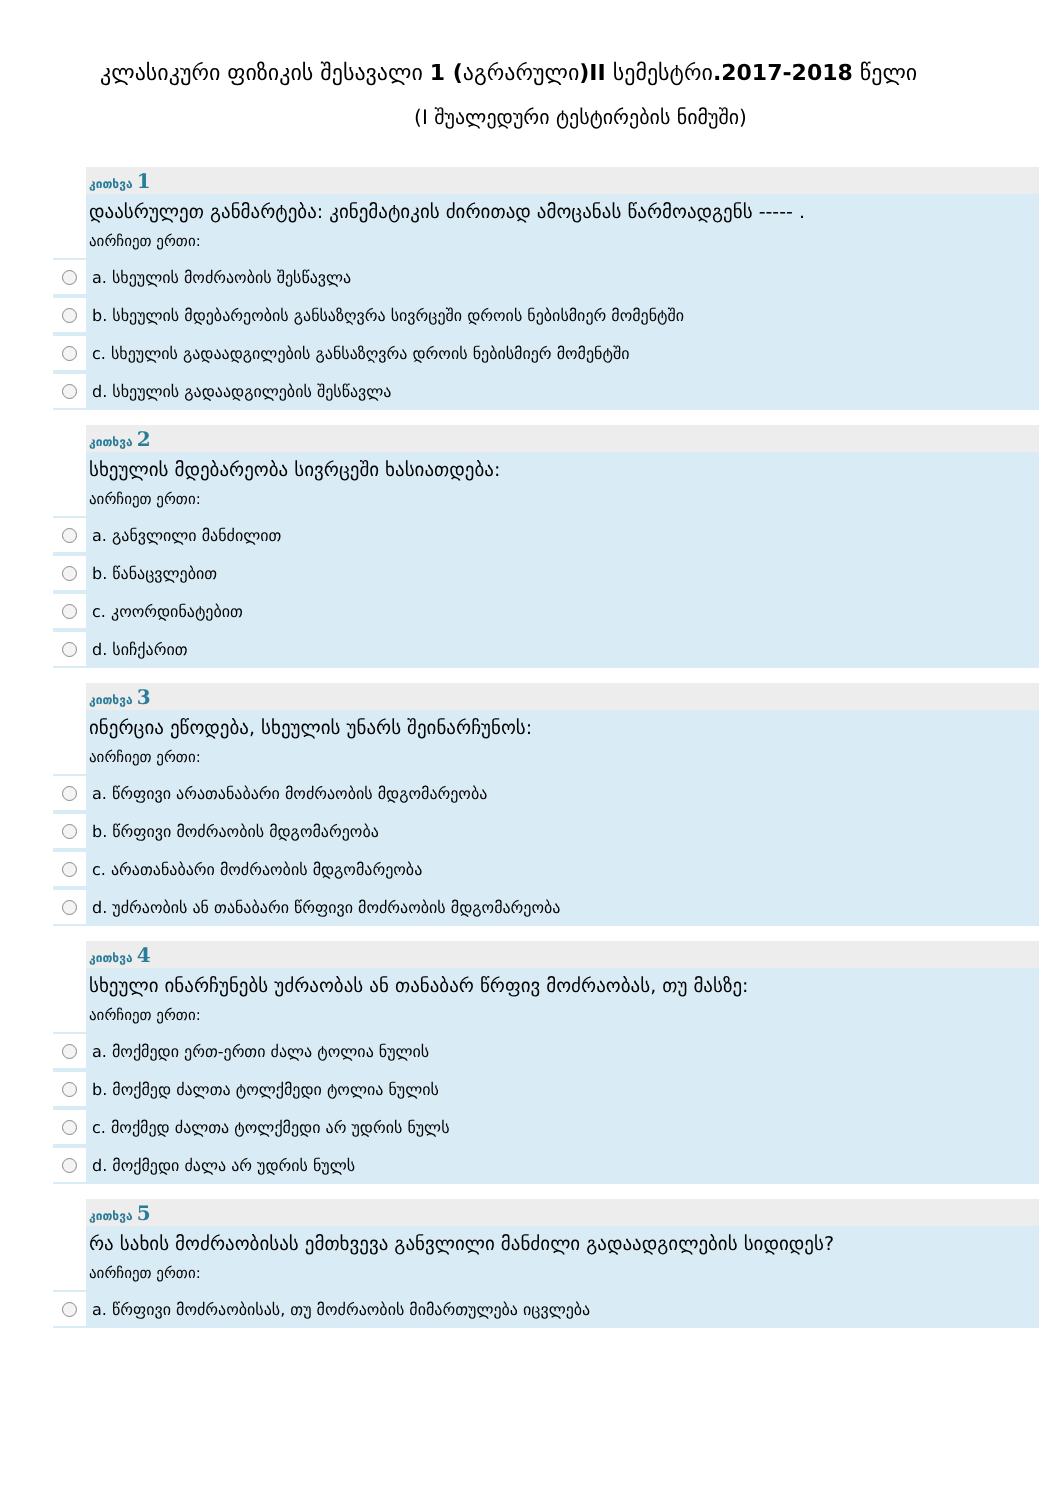კლასიკური ფიზიკის შესავალი 1 (აგრარული)II სემესტრი.2017-2018 წელი
(I შუალედური ტესტირების ნიმუში)
კითხვა 1
დაასრულეთ განმარტება: კინემატიკის ძირითად ამოცანას წარმოადგენს ----- .
აირჩიეთ ერთი:
a. სხეულის მოძრაობის შესწავლა
b. სხეულის მდებარეობის განსაზღვრა სივრცეში დროის ნებისმიერ მომენტში
c. სხეულის გადაადგილების განსაზღვრა დროის ნებისმიერ მომენტში
d. სხეულის გადაადგილების შესწავლა
კითხვა 2
სხეულის მდებარეობა სივრცეში ხასიათდება:
აირჩიეთ ერთი:
a. განვლილი მანძილით
b. წანაცვლებით
c. კოორდინატებით
d. სიჩქარით
კითხვა 3
ინერცია ეწოდება, სხეულის უნარს შეინარჩუნოს:
აირჩიეთ ერთი:
a. წრფივი არათანაბარი მოძრაობის მდგომარეობა
b. წრფივი მოძრაობის მდგომარეობა
c. არათანაბარი მოძრაობის მდგომარეობა
d. უძრაობის ან თანაბარი წრფივი მოძრაობის მდგომარეობა
კითხვა 4
სხეული ინარჩუნებს უძრაობას ან თანაბარ წრფივ მოძრაობას, თუ მასზე:
აირჩიეთ ერთი:
a. მოქმედი ერთ-ერთი ძალა ტოლია ნულის
b. მოქმედ ძალთა ტოლქმედი ტოლია ნულის
c. მოქმედ ძალთა ტოლქმედი არ უდრის ნულს
d. მოქმედი ძალა არ უდრის ნულს
კითხვა 5
რა სახის მოძრაობისას ემთხვევა განვლილი მანძილი გადაადგილების სიდიდეს?
აირჩიეთ ერთი:
a. წრფივი მოძრაობისას, თუ მოძრაობის მიმართულება იცვლება